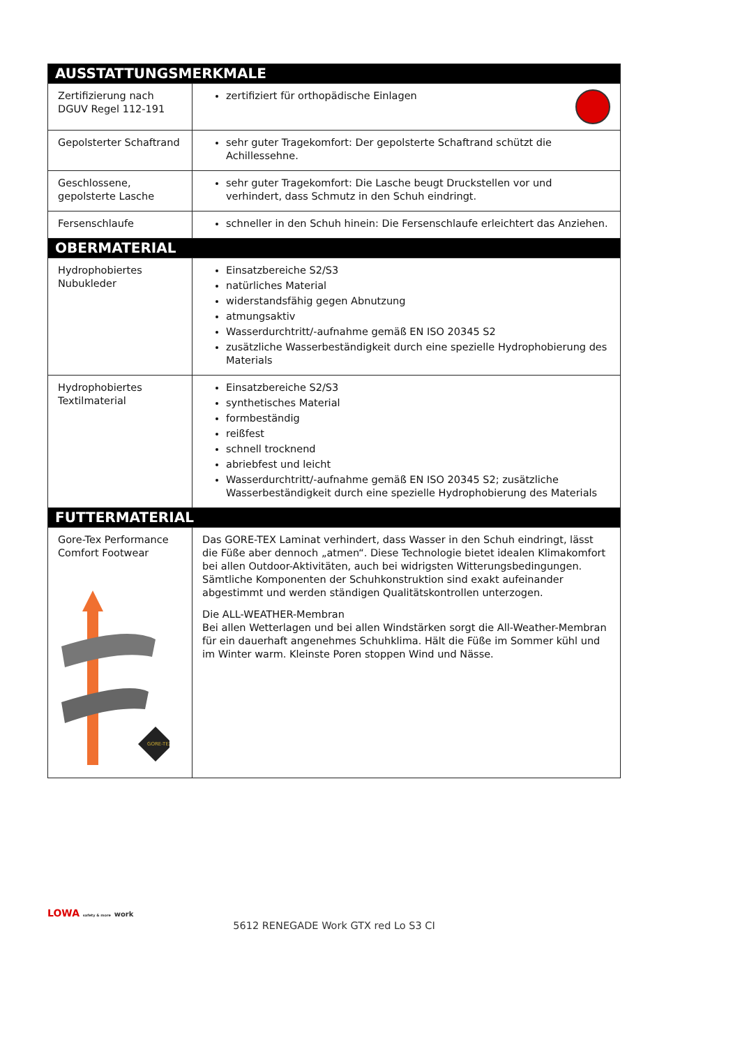| AUSSTATTUNGSMERKMALE | |
| --- | --- |
| Zertifizierung nach DGUV Regel 112-191 | zertifiziert für orthopädische Einlagen |
| Gepolsterter Schaftrand | sehr guter Tragekomfort: Der gepolsterte Schaftrand schützt die Achillessehne. |
| Geschlossene, gepolsterte Lasche | sehr guter Tragekomfort: Die Lasche beugt Druckstellen vor und verhindert, dass Schmutz in den Schuh eindringt. |
| Fersenschlaufe | schneller in den Schuh hinein: Die Fersenschlaufe erleichtert das Anziehen. |
| OBERMATERIAL | |
| Hydrophobiertes Nubukleder | Einsatzbereiche S2/S3 natürliches Material widerstandsfähig gegen Abnutzung atmungsaktiv Wasserdurchtritt/-aufnahme gemäß EN ISO 20345 S2 zusätzliche Wasserbeständigkeit durch eine spezielle Hydrophobierung des Materials |
| Hydrophobiertes Textilmaterial | Einsatzbereiche S2/S3 synthetisches Material formbeständig reißfest schnell trocknend abriebfest und leicht Wasserdurchtritt/-aufnahme gemäß EN ISO 20345 S2; zusätzliche Wasserbeständigkeit durch eine spezielle Hydrophobierung des Materials |
| FUTTERMATERIAL | |
| Gore-Tex Performance Comfort Footwear GORE-TEX | Das GORE-TEX Laminat verhindert, dass Wasser in den Schuh eindringt, lässt die Füße aber dennoch „atmen“. Diese Technologie bietet idealen Klimakomfort bei allen Outdoor-Aktivitäten, auch bei widrigsten Witterungsbedingungen. Sämtliche Komponenten der Schuhkonstruktion sind exakt aufeinander abgestimmt und werden ständigen Qualitätskontrollen unterzogen. Die ALL-WEATHER-Membran Bei allen Wetterlagen und bei allen Windstärken sorgt die All-Weather-Membran für ein dauerhaft angenehmes Schuhklima. Hält die Füße im Sommer kühl und im Winter warm. Kleinste Poren stoppen Wind und Nässe. |
LOWA safety & more work
5612 RENEGADE Work GTX red Lo S3 CI